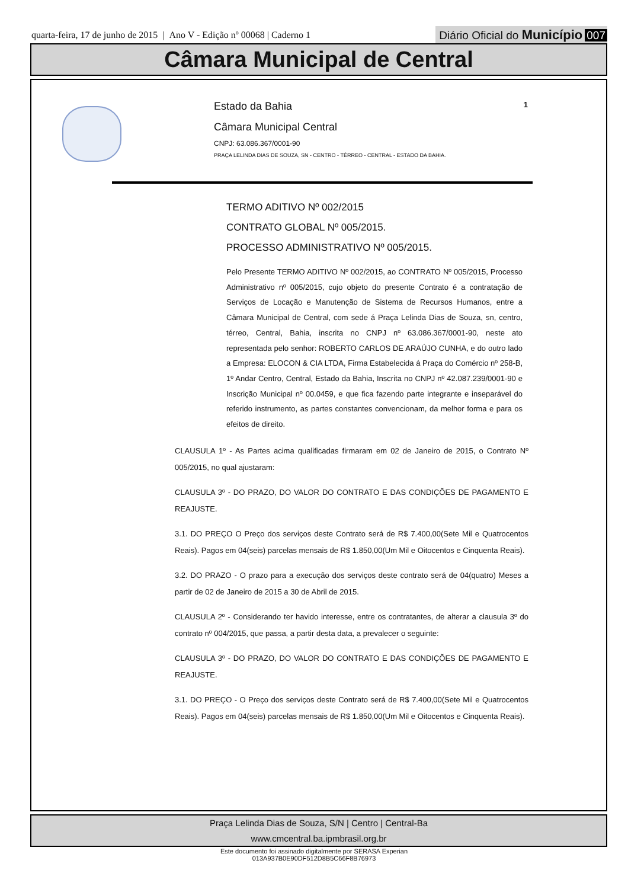quarta-feira, 17 de junho de 2015 | Ano V - Edição nº 00068 | Caderno 1
Diário Oficial do Município 007
Câmara Municipal de Central
Estado da Bahia
Câmara Municipal Central
CNPJ: 63.086.367/0001-90
PRAÇA LELINDA DIAS DE SOUZA, SN - CENTRO - TÉRREO - CENTRAL - ESTADO DA BAHIA.
1
TERMO ADITIVO Nº 002/2015
CONTRATO GLOBAL Nº 005/2015.
PROCESSO ADMINISTRATIVO Nº 005/2015.
Pelo Presente TERMO ADITIVO Nº 002/2015, ao CONTRATO Nº 005/2015, Processo Administrativo nº 005/2015, cujo objeto do presente Contrato é a contratação de Serviços de Locação e Manutenção de Sistema de Recursos Humanos, entre a Câmara Municipal de Central, com sede á Praça Lelinda Dias de Souza, sn, centro, térreo, Central, Bahia, inscrita no CNPJ nº 63.086.367/0001-90, neste ato representada pelo senhor: ROBERTO CARLOS DE ARAÚJO CUNHA, e do outro lado a Empresa: ELOCON & CIA LTDA, Firma Estabelecida á Praça do Comércio nº 258-B, 1º Andar Centro, Central, Estado da Bahia, Inscrita no CNPJ nº 42.087.239/0001-90 e Inscrição Municipal nº 00.0459, e que fica fazendo parte integrante e inseparável do referido instrumento, as partes constantes convencionam, da melhor forma e para os efeitos de direito.
CLAUSULA 1º - As Partes acima qualificadas firmaram em 02 de Janeiro de 2015, o Contrato Nº 005/2015, no qual ajustaram:
CLAUSULA 3º - DO PRAZO, DO VALOR DO CONTRATO E DAS CONDIÇÕES DE PAGAMENTO E REAJUSTE.
3.1. DO PREÇO O Preço dos serviços deste Contrato será de R$ 7.400,00(Sete Mil e Quatrocentos Reais). Pagos em 04(seis) parcelas mensais de R$ 1.850,00(Um Mil e Oitocentos e Cinquenta Reais).
3.2. DO PRAZO - O prazo para a execução dos serviços deste contrato será de 04(quatro) Meses a partir de 02 de Janeiro de 2015 a 30 de Abril de 2015.
CLAUSULA 2º - Considerando ter havido interesse, entre os contratantes, de alterar a clausula 3º do contrato nº 004/2015, que passa, a partir desta data, a prevalecer o seguinte:
CLAUSULA 3º - DO PRAZO, DO VALOR DO CONTRATO E DAS CONDIÇÕES DE PAGAMENTO E REAJUSTE.
3.1. DO PREÇO - O Preço dos serviços deste Contrato será de R$ 7.400,00(Sete Mil e Quatrocentos Reais). Pagos em 04(seis) parcelas mensais de R$ 1.850,00(Um Mil e Oitocentos e Cinquenta Reais).
Praça Lelinda Dias de Souza, S/N | Centro | Central-Ba
www.cmcentral.ba.ipmbrasil.org.br
Este documento foi assinado digitalmente por SERASA Experian
013A937B0E90DF512D8B5C66F8B76973